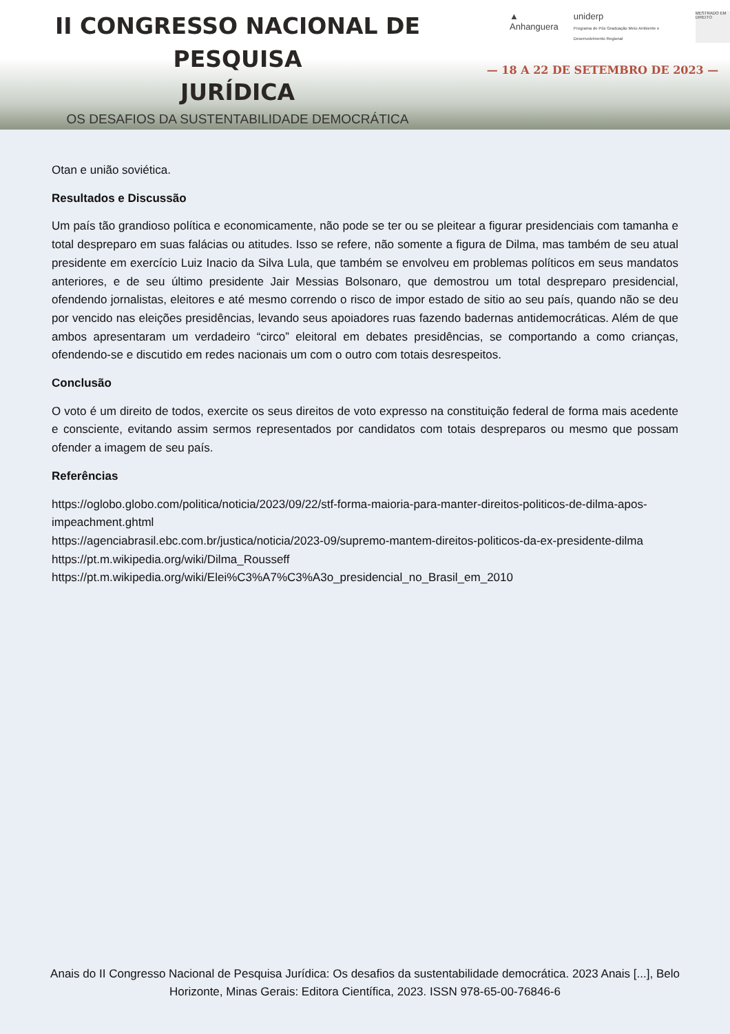II CONGRESSO NACIONAL DE PESQUISA
JURÍDICA
OS DESAFIOS DA SUSTENTABILIDADE DEMOCRÁTICA
▲
Anhanguera
uniderp
Programa de Pós Graduação Meio Ambiente e Desenvolvimento Regional
MESTRADO EM DIREITO
— 18 A 22 DE SETEMBRO DE 2023 —
Otan e união soviética.
Resultados e Discussão
Um país tão grandioso política e economicamente, não pode se ter ou se pleitear a figurar presidenciais com tamanha e total despreparo em suas falácias ou atitudes. Isso se refere, não somente a figura de Dilma, mas também de seu atual presidente em exercício Luiz Inacio da Silva Lula, que também se envolveu em problemas políticos em seus mandatos anteriores, e de seu último presidente Jair Messias Bolsonaro, que demostrou um total despreparo presidencial, ofendendo jornalistas, eleitores e até mesmo correndo o risco de impor estado de sitio ao seu país, quando não se deu por vencido nas eleições presidências, levando seus apoiadores ruas fazendo badernas antidemocráticas. Além de que ambos apresentaram um verdadeiro “circo” eleitoral em debates presidências, se comportando a como crianças, ofendendo-se e discutido em redes nacionais um com o outro com totais desrespeitos.
Conclusão
O voto é um direito de todos, exercite os seus direitos de voto expresso na constituição federal de forma mais acedente e consciente, evitando assim sermos representados por candidatos com totais despreparos ou mesmo que possam ofender a imagem de seu país.
Referências
https://oglobo.globo.com/politica/noticia/2023/09/22/stf-forma-maioria-para-manter-direitos-politicos-de-dilma-apos-impeachment.ghtml
https://agenciabrasil.ebc.com.br/justica/noticia/2023-09/supremo-mantem-direitos-politicos-da-ex-presidente-dilma
https://pt.m.wikipedia.org/wiki/Dilma_Rousseff
https://pt.m.wikipedia.org/wiki/Elei%C3%A7%C3%A3o_presidencial_no_Brasil_em_2010
Anais do II Congresso Nacional de Pesquisa Jurídica: Os desafios da sustentabilidade democrática. 2023 Anais [...], Belo Horizonte, Minas Gerais: Editora Científica, 2023. ISSN 978-65-00-76846-6